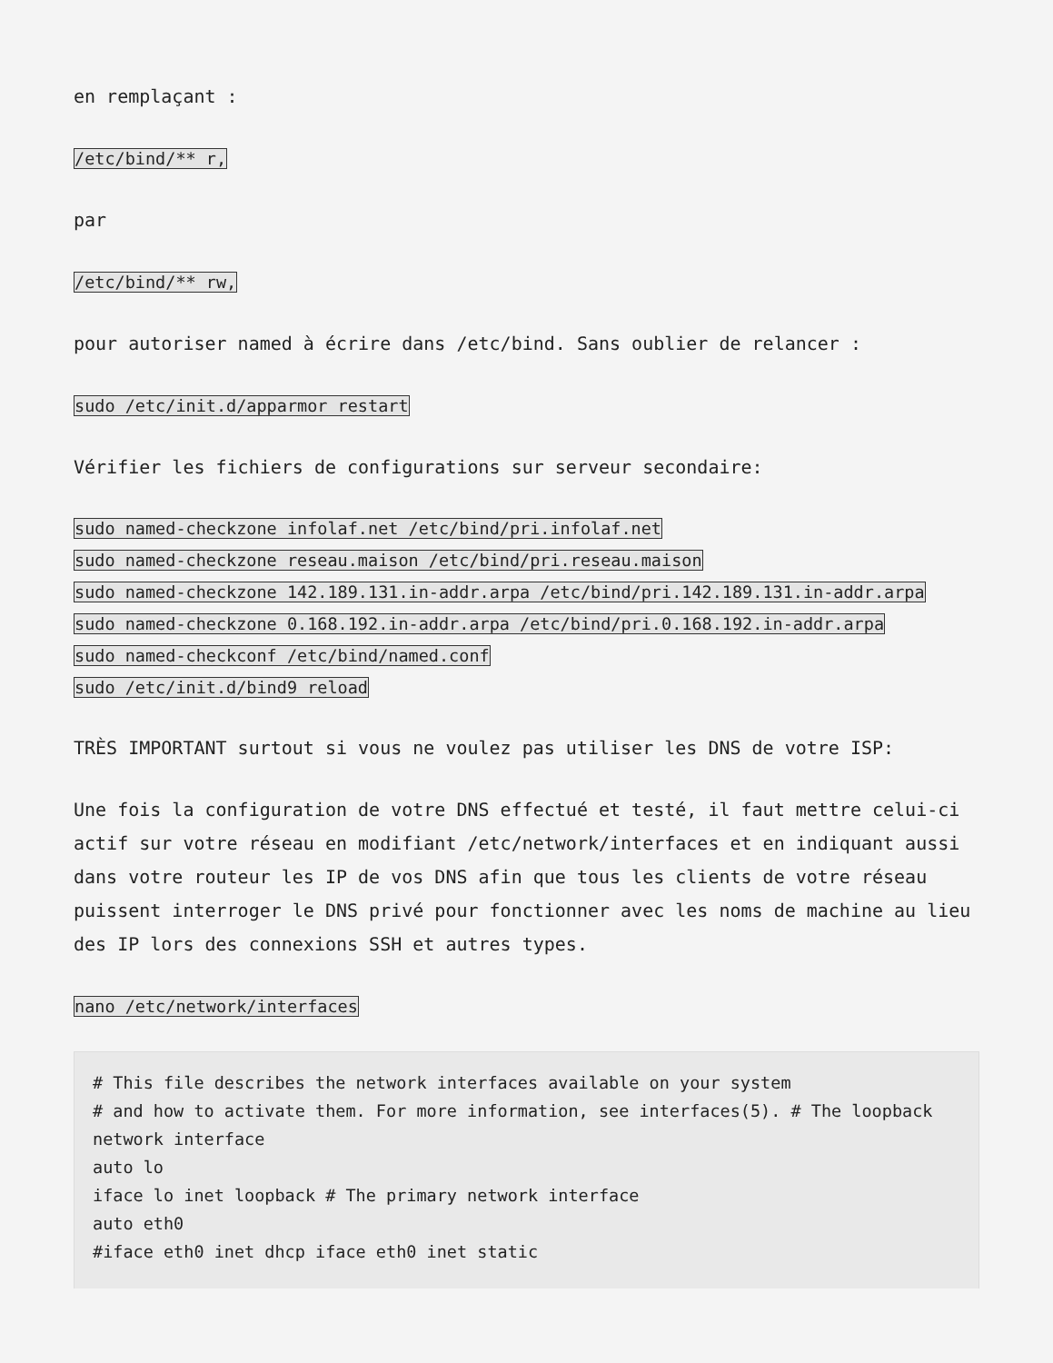en remplaçant :
/etc/bind/** r,
par
/etc/bind/** rw,
pour autoriser named à écrire dans /etc/bind. Sans oublier de relancer :
sudo /etc/init.d/apparmor restart
Vérifier les fichiers de configurations sur serveur secondaire:
sudo named-checkzone infolaf.net /etc/bind/pri.infolaf.net
sudo named-checkzone reseau.maison /etc/bind/pri.reseau.maison
sudo named-checkzone 142.189.131.in-addr.arpa /etc/bind/pri.142.189.131.in-addr.arpa
sudo named-checkzone 0.168.192.in-addr.arpa /etc/bind/pri.0.168.192.in-addr.arpa
sudo named-checkconf /etc/bind/named.conf
sudo /etc/init.d/bind9 reload
TRÈS IMPORTANT surtout si vous ne voulez pas utiliser les DNS de votre ISP:
Une fois la configuration de votre DNS effectué et testé, il faut mettre celui-ci actif sur votre réseau en modifiant /etc/network/interfaces et en indiquant aussi dans votre routeur les IP de vos DNS afin que tous les clients de votre réseau puissent interroger le DNS privé pour fonctionner avec les noms de machine au lieu des IP lors des connexions SSH et autres types.
nano /etc/network/interfaces
# This file describes the network interfaces available on your system
# and how to activate them. For more information, see interfaces(5). # The loopback network interface
auto lo
iface lo inet loopback # The primary network interface
auto eth0
#iface eth0 inet dhcp iface eth0 inet static